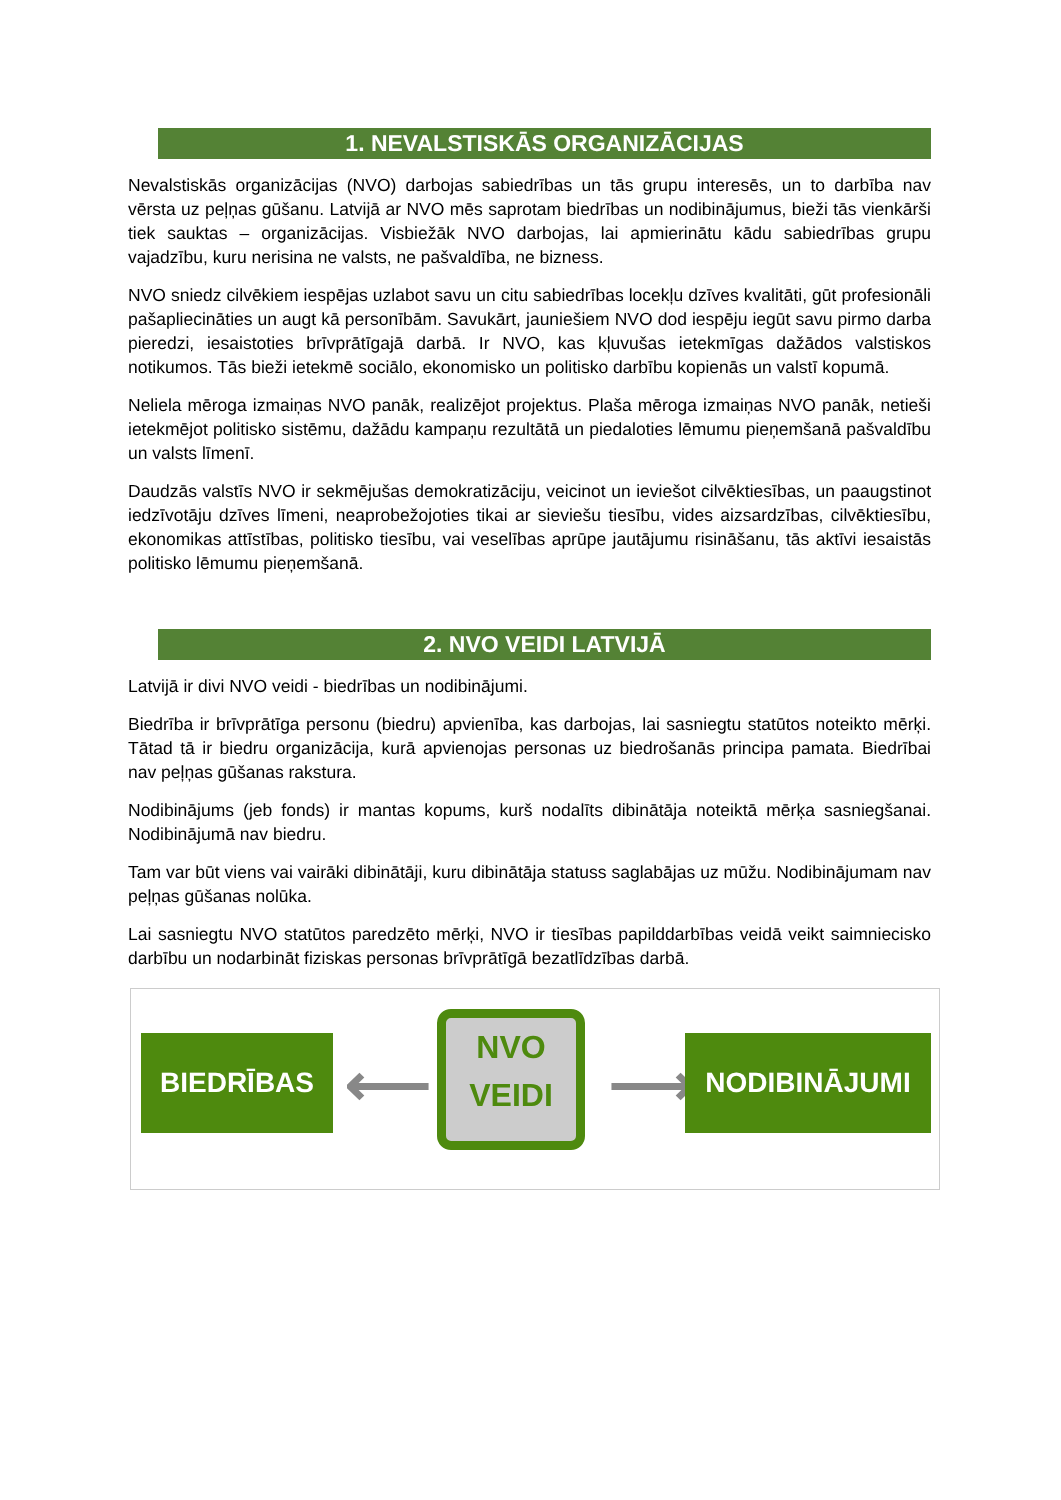1. NEVALSTISKĀS ORGANIZĀCIJAS
Nevalstiskās organizācijas (NVO) darbojas sabiedrības un tās grupu interesēs, un to darbība nav vērsta uz peļņas gūšanu. Latvijā ar NVO mēs saprotam biedrības un nodibinājumus, bieži tās vienkārši tiek sauktas – organizācijas. Visbiežāk NVO darbojas, lai apmierinātu kādu sabiedrības grupu vajadzību, kuru nerisina ne valsts, ne pašvaldība, ne bizness.
NVO sniedz cilvēkiem iespējas uzlabot savu un citu sabiedrības locekļu dzīves kvalitāti, gūt profesionāli pašapliecināties un augt kā personībām. Savukārt, jauniešiem NVO dod iespēju iegūt savu pirmo darba pieredzi, iesaistoties brīvprātīgajā darbā. Ir NVO, kas kļuvušas ietekmīgas dažādos valstiskos notikumos. Tās bieži ietekmē sociālo, ekonomisko un politisko darbību kopienās un valstī kopumā.
Neliela mēroga izmaiņas NVO panāk, realizējot projektus. Plaša mēroga izmaiņas NVO panāk, netieši ietekmējot politisko sistēmu, dažādu kampaņu rezultātā un piedaloties lēmumu pieņemšanā pašvaldību un valsts līmenī.
Daudzās valstīs NVO ir sekmējušas demokratizāciju, veicinot un ieviešot cilvēktiesības, un paaugstinot iedzīvotāju dzīves līmeni, neaprobežojoties tikai ar sieviešu tiesību, vides aizsardzības, cilvēktiesību, ekonomikas attīstības, politisko tiesību, vai veselības aprūpe jautājumu risināšanu, tās aktīvi iesaistās politisko lēmumu pieņemšanā.
2. NVO VEIDI LATVIJĀ
Latvijā ir divi NVO veidi - biedrības un nodibinājumi.
Biedrība ir brīvprātīga personu (biedru) apvienība, kas darbojas, lai sasniegtu statūtos noteikto mērķi. Tātad tā ir biedru organizācija, kurā apvienojas personas uz biedrošanās principa pamata. Biedrībai nav peļņas gūšanas rakstura.
Nodibinājums (jeb fonds) ir mantas kopums, kurš nodalīts dibinātāja noteiktā mērķa sasniegšanai. Nodibinājumā nav biedru.
Tam var būt viens vai vairāki dibinātāji, kuru dibinātāja statuss saglabājas uz mūžu. Nodibinājumam nav peļņas gūšanas nolūka.
Lai sasniegtu NVO statūtos paredzēto mērķi, NVO ir tiesības papilddarbības veidā veikt saimniecisko darbību un nodarbināt fiziskas personas brīvprātīgā bezatlīdzības darbā.
BIEDRĪBAS ⟵
NVO
VEIDI
⟶ NODIBINĀJUMI